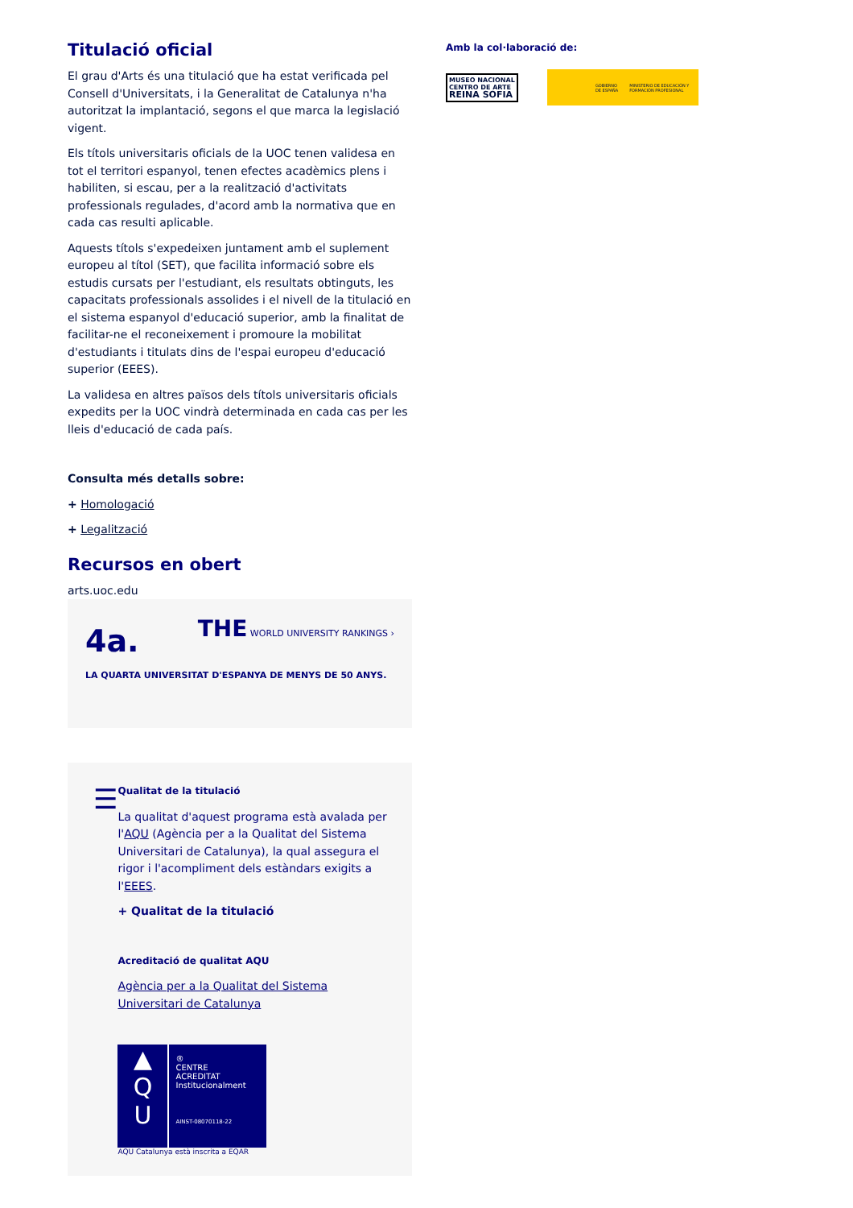Titulació oficial
El grau d'Arts és una titulació que ha estat verificada pel Consell d'Universitats, i la Generalitat de Catalunya n'ha autoritzat la implantació, segons el que marca la legislació vigent.
Els títols universitaris oficials de la UOC tenen validesa en tot el territori espanyol, tenen efectes acadèmics plens i habiliten, si escau, per a la realització d'activitats professionals regulades, d'acord amb la normativa que en cada cas resulti aplicable.
Aquests títols s'expedeixen juntament amb el suplement europeu al títol (SET), que facilita informació sobre els estudis cursats per l'estudiant, els resultats obtinguts, les capacitats professionals assolides i el nivell de la titulació en el sistema espanyol d'educació superior, amb la finalitat de facilitar-ne el reconeixement i promoure la mobilitat d'estudiants i titulats dins de l'espai europeu d'educació superior (EEES).
La validesa en altres països dels títols universitaris oficials expedits per la UOC vindrà determinada en cada cas per les lleis d'educació de cada país.
Consulta més detalls sobre:
+ Homologació
+ Legalització
Recursos en obert
arts.uoc.edu
4a.
THE WORLD UNIVERSITY RANKINGS ›
LA QUARTA UNIVERSITAT D'ESPANYA DE MENYS DE 50 ANYS.
☰
Qualitat de la titulació
La qualitat d'aquest programa està avalada per l'AQU (Agència per a la Qualitat del Sistema Universitari de Catalunya), la qual assegura el rigor i l'acompliment dels estàndars exigits a l'EEES.
+ Qualitat de la titulació
Acreditació de qualitat AQU
Agència per a la Qualitat del Sistema Universitari de Catalunya
▲
Q
U
®
CENTRE
ACREDITAT
Institucionalment
AINST-08070118-22
AQU Catalunya està inscrita a EQAR
Amb la col·laboració de:
MUSEO NACIONAL CENTRO DE ARTE
REINA SOFIA
GOBIERNO DE ESPAÑA MINISTERIO DE EDUCACIÓN Y FORMACIÓN PROFESIONAL